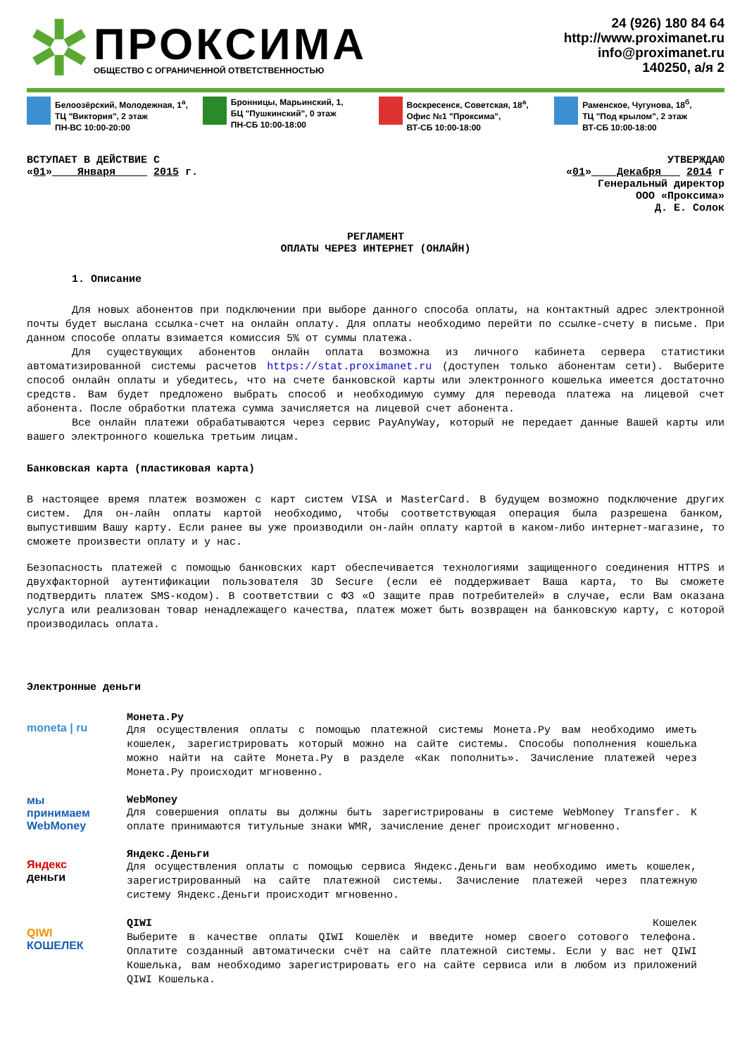✲
ПРОКСИМА
ОБЩЕСТВО С ОГРАНИЧЕННОЙ ОТВЕТСТВЕННОСТЬЮ
24 (926) 180 84 64
http://www.proximanet.ru
info@proximanet.ru
140250, а/я 2
Белоозёрский, Молодежная, 1<sup>а</sup>,
ТЦ "Виктория", 2 этаж
ПН-ВС 10:00-20:00
Бронницы, Марьинский, 1,
БЦ "Пушкинский", 0 этаж
ПН-СБ 10:00-18:00
Воскресенск, Советская, 18<sup>а</sup>,
Офис №1 "Проксима",
ВТ-СБ 10:00-18:00
Раменское, Чугунова, 18<sup>б</sup>,
ТЦ "Под крылом", 2 этаж
ВТ-СБ 10:00-18:00
ВСТУПАЕТ В ДЕЙСТВИЕ С
«01» Января 2015 г.
УТВЕРЖДАЮ
«01» Декабря 2014 г
Генеральный директор
ООО «Проксима»
Д. Е. Солок
РЕГЛАМЕНТ
ОПЛАТЫ ЧЕРЕЗ ИНТЕРНЕТ (ОНЛАЙН)
1. Описание
Для новых абонентов при подключении при выборе данного способа оплаты, на контактный адрес электронной почты будет выслана ссылка-счет на онлайн оплату. Для оплаты необходимо перейти по ссылке-счету в письме. При данном способе оплаты взимается комиссия 5% от суммы платежа.
Для существующих абонентов онлайн оплата возможна из личного кабинета сервера статистики автоматизированной системы расчетов https://stat.proximanet.ru (доступен только абонентам сети). Выберите способ онлайн оплаты и убедитесь, что на счете банковской карты или электронного кошелька имеется достаточно средств. Вам будет предложено выбрать способ и необходимую сумму для перевода платежа на лицевой счет абонента. После обработки платежа сумма зачисляется на лицевой счет абонента.
Все онлайн платежи обрабатываются через сервис PayAnyWay, который не передает данные Вашей карты или вашего электронного кошелька третьим лицам.
Банковская карта (пластиковая карта)
В настоящее время платеж возможен с карт систем VISA и MasterCard. В будущем возможно подключение других систем. Для он-лайн оплаты картой необходимо, чтобы соответствующая операция была разрешена банком, выпустившим Вашу карту. Если ранее вы уже производили он-лайн оплату картой в каком-либо интернет-магазине, то сможете произвести оплату и у нас.
Безопасность платежей с помощью банковских карт обеспечивается технологиями защищенного соединения HTTPS и двухфакторной аутентификации пользователя 3D Secure (если её поддерживает Ваша карта, то Вы сможете подтвердить платеж SMS-кодом). В соответствии с ФЗ «О защите прав потребителей» в случае, если Вам оказана услуга или реализован товар ненадлежащего качества, платеж может быть возвращен на банковскую карту, с которой производилась оплата.
Электронные деньги
moneta | ru
Монета.Ру
Для осуществления оплаты с помощью платежной системы Монета.Ру вам необходимо иметь кошелек, зарегистрировать который можно на сайте системы. Способы пополнения кошелька можно найти на сайте Монета.Ру в разделе «Как пополнить». Зачисление платежей через Монета.Ру происходит мгновенно.
мы принимаем
WebMoney
WebMoney
Для совершения оплаты вы должны быть зарегистрированы в системе WebMoney Transfer. К оплате принимаются титульные знаки WMR, зачисление денег происходит мгновенно.
Яндекс
деньги
Яндекс.Деньги
Для осуществления оплаты с помощью сервиса Яндекс.Деньги вам необходимо иметь кошелек, зарегистрированный на сайте платежной системы. Зачисление платежей через платежную систему Яндекс.Деньги происходит мгновенно.
QIWI
КОШЕЛЕК
QIWI Кошелек
Выберите в качестве оплаты QIWI Кошелёк и введите номер своего сотового телефона. Оплатите созданный автоматически счёт на сайте платежной системы. Если у вас нет QIWI Кошелька, вам необходимо зарегистрировать его на сайте сервиса или в любом из приложений QIWI Кошелька.